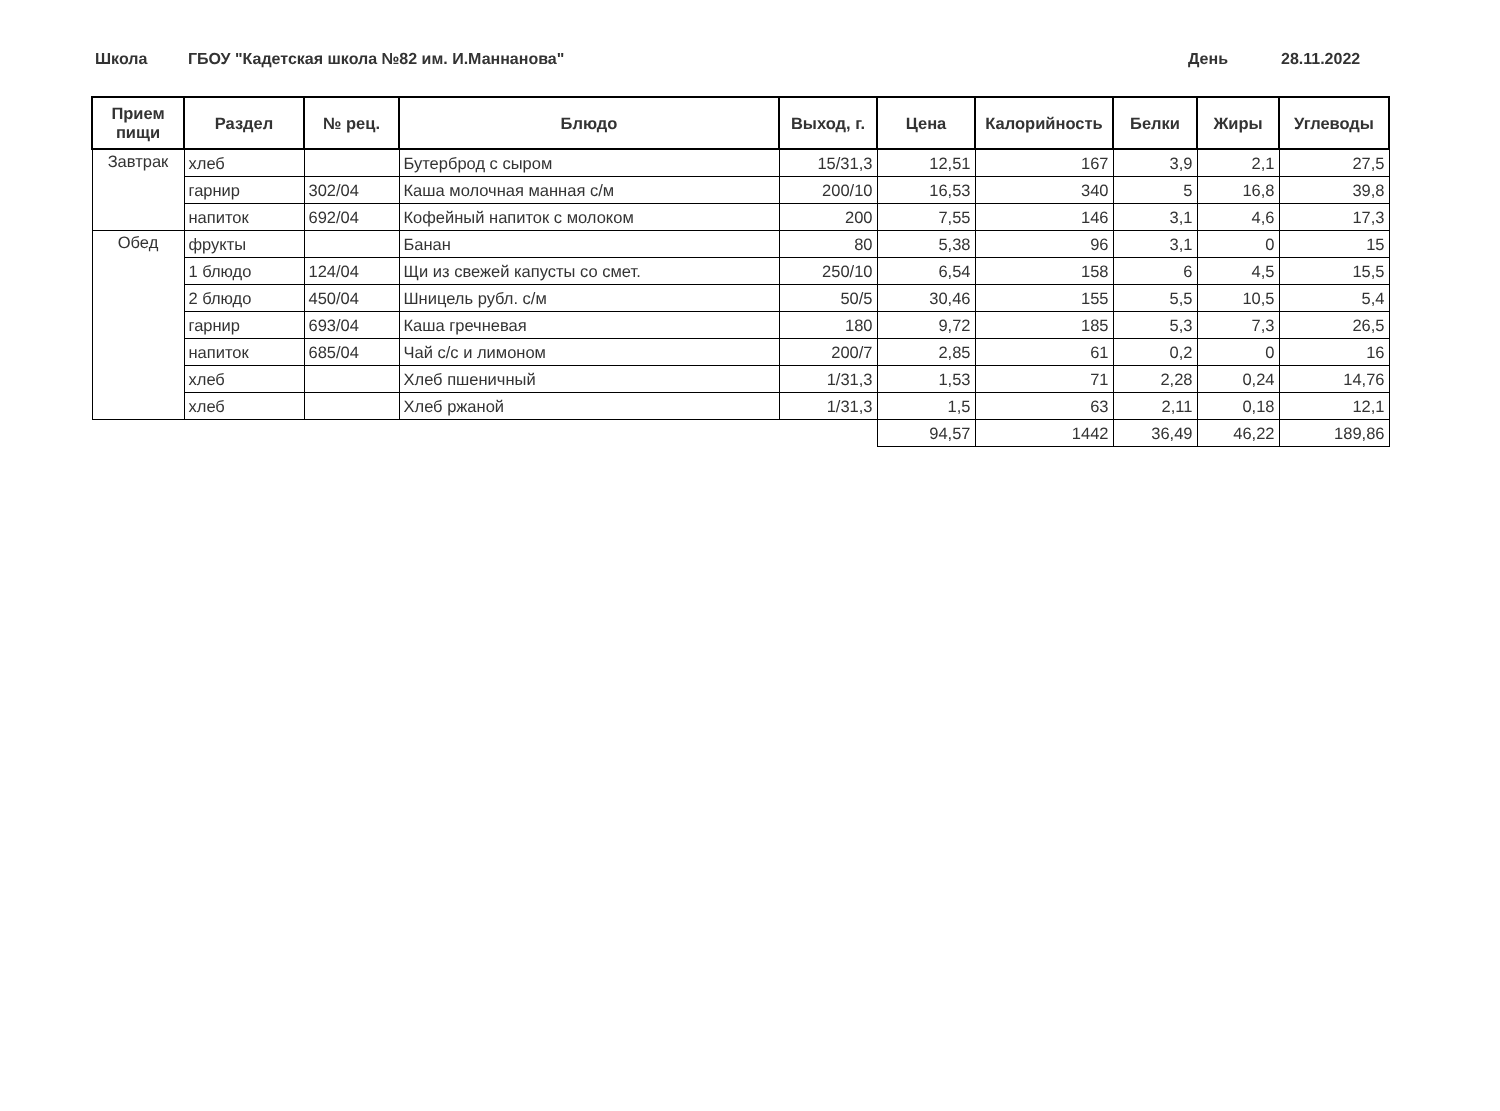Школа ГБОУ "Кадетская школа №82 им. И.Маннанова" День 28.11.2022
| Прием пищи | Раздел | № рец. | Блюдо | Выход, г. | Цена | Калорийность | Белки | Жиры | Углеводы |
| --- | --- | --- | --- | --- | --- | --- | --- | --- | --- |
| Завтрак | хлеб | | Бутерброд с сыром | 15/31,3 | 12,51 | 167 | 3,9 | 2,1 | 27,5 |
| | гарнир | 302/04 | Каша молочная манная с/м | 200/10 | 16,53 | 340 | 5 | 16,8 | 39,8 |
| | напиток | 692/04 | Кофейный напиток с молоком | 200 | 7,55 | 146 | 3,1 | 4,6 | 17,3 |
| Обед | фрукты | | Банан | 80 | 5,38 | 96 | 3,1 | 0 | 15 |
| | 1 блюдо | 124/04 | Щи из свежей капусты со смет. | 250/10 | 6,54 | 158 | 6 | 4,5 | 15,5 |
| | 2 блюдо | 450/04 | Шницель рубл. с/м | 50/5 | 30,46 | 155 | 5,5 | 10,5 | 5,4 |
| | гарнир | 693/04 | Каша гречневая | 180 | 9,72 | 185 | 5,3 | 7,3 | 26,5 |
| | напиток | 685/04 | Чай с/с и лимоном | 200/7 | 2,85 | 61 | 0,2 | 0 | 16 |
| | хлеб | | Хлеб пшеничный | 1/31,3 | 1,53 | 71 | 2,28 | 0,24 | 14,76 |
| | хлеб | | Хлеб ржаной | 1/31,3 | 1,5 | 63 | 2,11 | 0,18 | 12,1 |
| | | | | | 94,57 | 1442 | 36,49 | 46,22 | 189,86 |